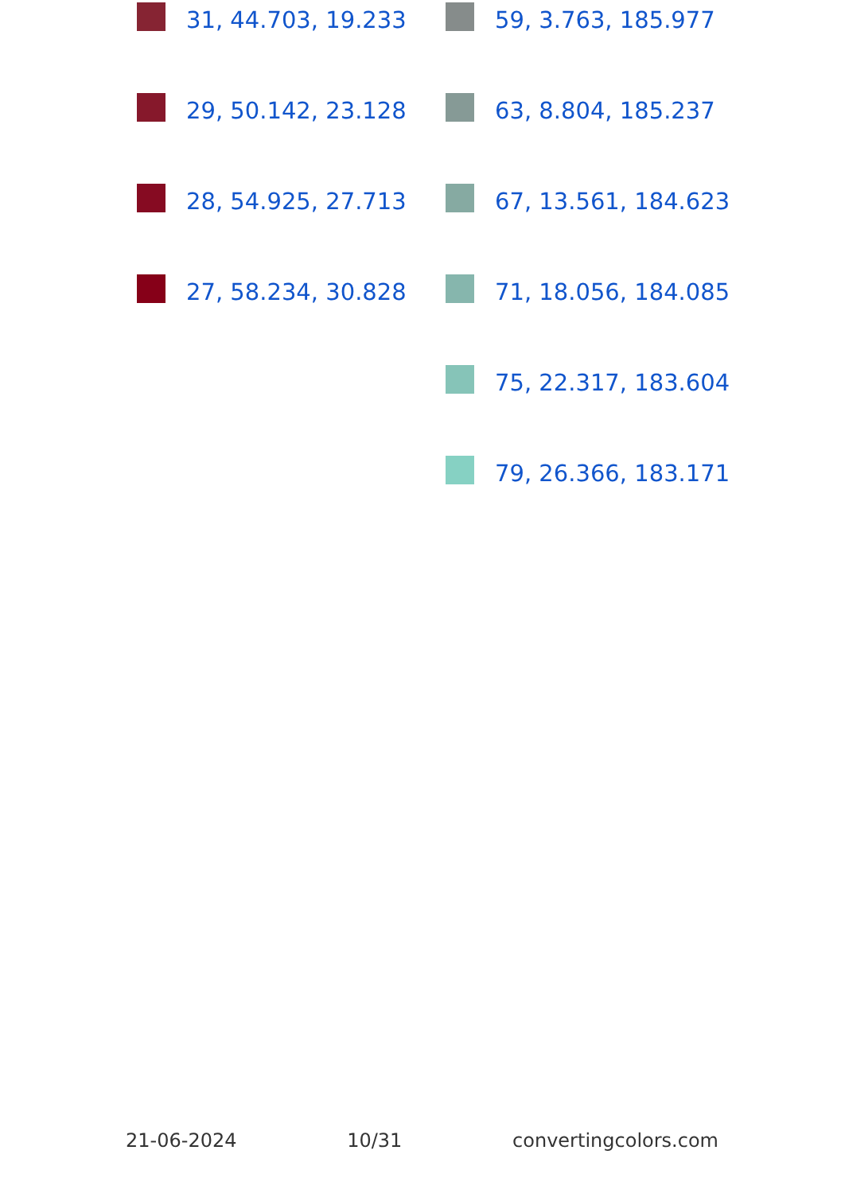31, 44.703, 19.233
29, 50.142, 23.128
28, 54.925, 27.713
27, 58.234, 30.828
59, 3.763, 185.977
63, 8.804, 185.237
67, 13.561, 184.623
71, 18.056, 184.085
75, 22.317, 183.604
79, 26.366, 183.171
21-06-2024 10/31 convertingcolors.com